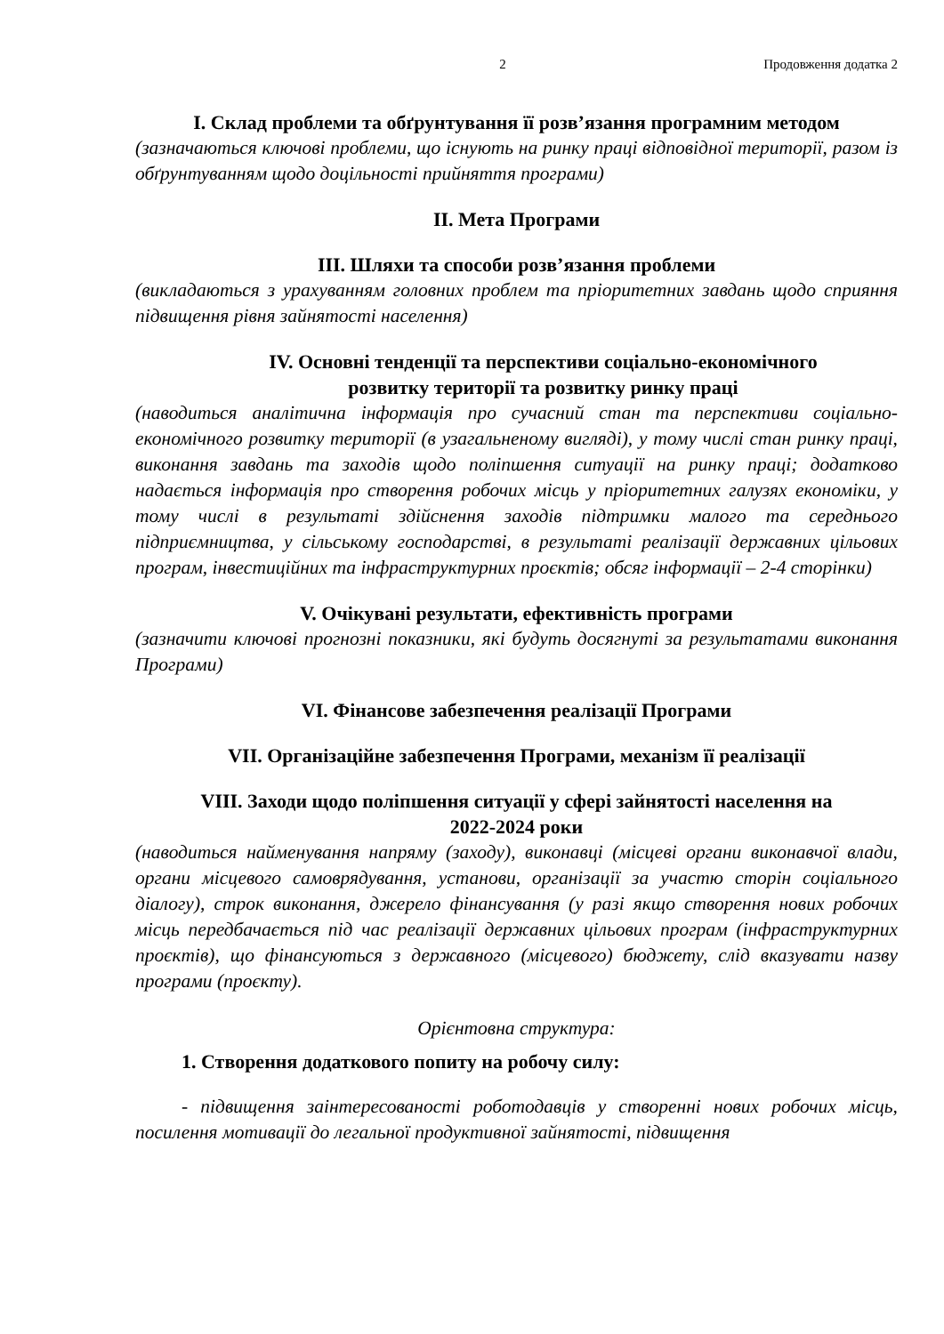2 Продовження додатка 2
I. Склад проблеми та обґрунтування її розв’язання програмним методом
(зазначаються ключові проблеми, що існують на ринку праці відповідної території, разом із обґрунтуванням щодо доцільності прийняття програми)
II. Мета Програми
III. Шляхи та способи розв’язання проблеми
(викладаються з урахуванням головних проблем та пріоритетних завдань щодо сприяння підвищення рівня зайнятості населення)
IV. Основні тенденції та перспективи соціально-економічного
розвитку території та розвитку ринку праці
(наводиться аналітична інформація про сучасний стан та перспективи соціально-економічного розвитку території (в узагальненому вигляді), у тому числі стан ринку праці, виконання завдань та заходів щодо поліпшення ситуації на ринку праці; додатково надається інформація про створення робочих місць у пріоритетних галузях економіки, у тому числі в результаті здійснення заходів підтримки малого та середнього підприємництва, у сільському господарстві, в результаті реалізації державних цільових програм, інвестиційних та інфраструктурних проєктів; обсяг інформації – 2-4 сторінки)
V. Очікувані результати, ефективність програми
(зазначити ключові прогнозні показники, які будуть досягнуті за результатами виконання Програми)
VI. Фінансове забезпечення реалізації Програми
VII. Організаційне забезпечення Програми, механізм її реалізації
VIII. Заходи щодо поліпшення ситуації у сфері зайнятості населення на
2022-2024 роки
(наводиться найменування напряму (заходу), виконавці (місцеві органи виконавчої влади, органи місцевого самоврядування, установи, організації за участю сторін соціального діалогу), строк виконання, джерело фінансування (у разі якщо створення нових робочих місць передбачається під час реалізації державних цільових програм (інфраструктурних проєктів), що фінансуються з державного (місцевого) бюджету, слід вказувати назву програми (проєкту).
Орієнтовна структура:
1. Створення додаткового попиту на робочу силу:
- підвищення заінтересованості роботодавців у створенні нових робочих місць, посилення мотивації до легальної продуктивної зайнятості, підвищення